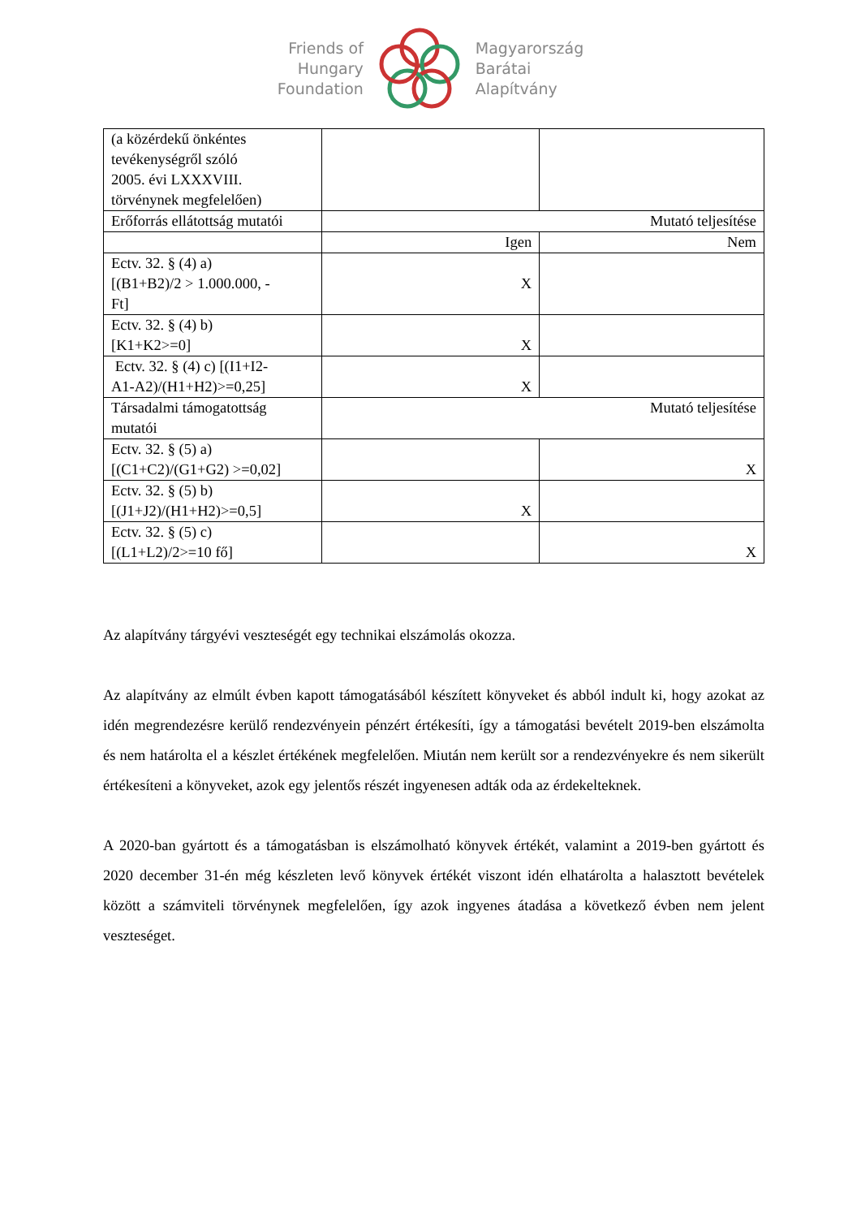Friends of
Hungary
Foundation
Magyarország
Barátai
Alapítvány
| (a közérdekű önkéntes tevékenységről szóló 2005. évi LXXXVIII. törvénynek megfelelően) | | |
| Erőforrás ellátottság mutatói | Mutató teljesítése | |
| | Igen | Nem |
| Ectv. 32. § (4) a) [(B1+B2)/2 > 1.000.000, - Ft] | X | |
| Ectv. 32. § (4) b) [K1+K2>=0] | X | |
| Ectv. 32. § (4) c) [(I1+I2- A1-A2)/(H1+H2)>=0,25] | X | |
| Társadalmi támogatottság mutatói | Mutató teljesítése | |
| Ectv. 32. § (5) a) [(C1+C2)/(G1+G2) >=0,02] | | X |
| Ectv. 32. § (5) b) [(J1+J2)/(H1+H2)>=0,5] | X | |
| Ectv. 32. § (5) c) [(L1+L2)/2>=10 fő] | | X |
Az alapítvány tárgyévi veszteségét egy technikai elszámolás okozza.
Az alapítvány az elmúlt évben kapott támogatásából készített könyveket és abból indult ki, hogy azokat az idén megrendezésre kerülő rendezvényein pénzért értékesíti, így a támogatási bevételt 2019-ben elszámolta és nem határolta el a készlet értékének megfelelően. Miután nem került sor a rendezvényekre és nem sikerült értékesíteni a könyveket, azok egy jelentős részét ingyenesen adták oda az érdekelteknek.
A 2020-ban gyártott és a támogatásban is elszámolható könyvek értékét, valamint a 2019-ben gyártott és 2020 december 31-én még készleten levő könyvek értékét viszont idén elhatárolta a halasztott bevételek között a számviteli törvénynek megfelelően, így azok ingyenes átadása a következő évben nem jelent veszteséget.